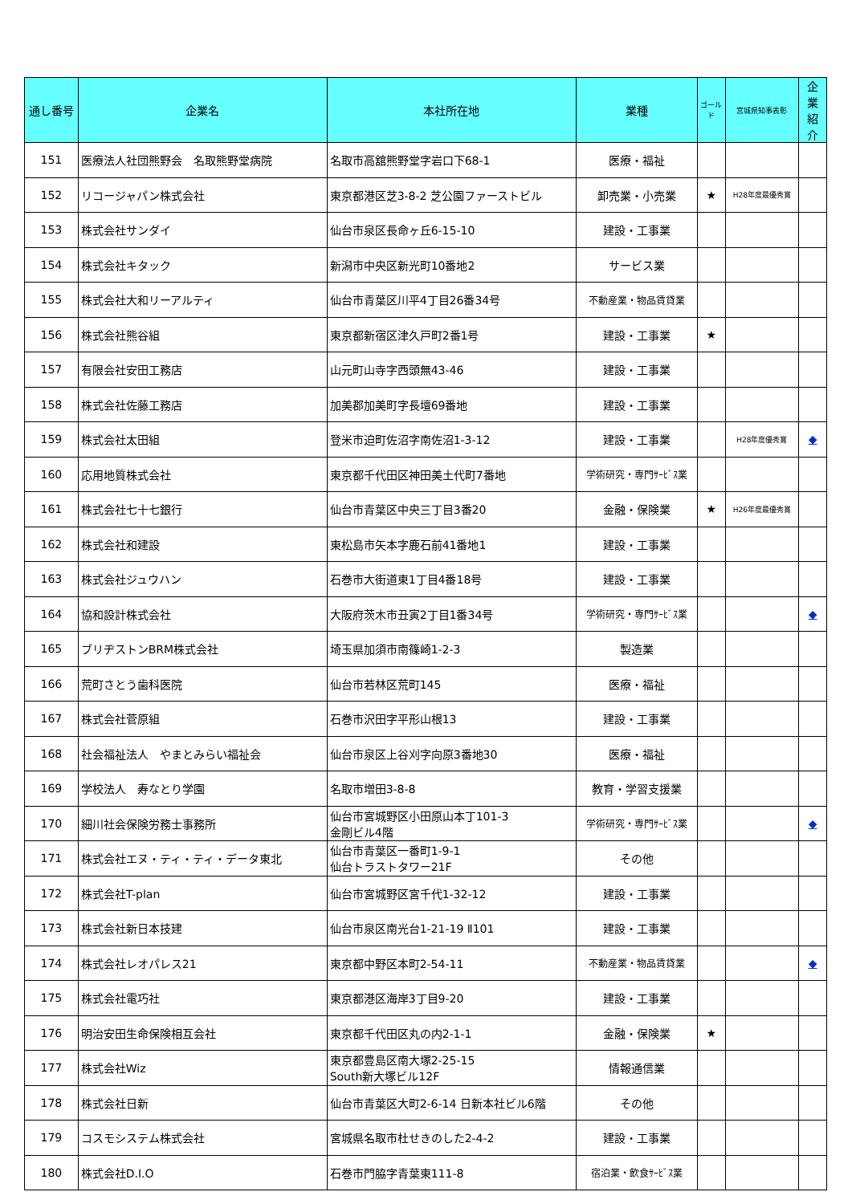| 通し番号 | 企業名 | 本社所在地 | 業種 | ゴールド | 宮城県知事表彰 | 企業紹介 |
| --- | --- | --- | --- | --- | --- | --- |
| 151 | 医療法人社団熊野会 名取熊野堂病院 | 名取市高舘熊野堂字岩口下68-1 | 医療・福祉 | | | |
| 152 | リコージャパン株式会社 | 東京都港区芝3-8-2 芝公園ファーストビル | 卸売業・小売業 | ★ | H28年度最優秀賞 | |
| 153 | 株式会社サンダイ | 仙台市泉区長命ヶ丘6-15-10 | 建設・工事業 | | | |
| 154 | 株式会社キタック | 新潟市中央区新光町10番地2 | サービス業 | | | |
| 155 | 株式会社大和リーアルティ | 仙台市青葉区川平4丁目26番34号 | 不動産業・物品賃貸業 | | | |
| 156 | 株式会社熊谷組 | 東京都新宿区津久戸町2番1号 | 建設・工事業 | ★ | | |
| 157 | 有限会社安田工務店 | 山元町山寺字西頭無43-46 | 建設・工事業 | | | |
| 158 | 株式会社佐藤工務店 | 加美郡加美町字長壇69番地 | 建設・工事業 | | | |
| 159 | 株式会社太田組 | 登米市迫町佐沼字南佐沼1-3-12 | 建設・工事業 | | H28年度優秀賞 | ◆ |
| 160 | 応用地質株式会社 | 東京都千代田区神田美土代町7番地 | 学術研究・専門ｻｰﾋﾞｽ業 | | | |
| 161 | 株式会社七十七銀行 | 仙台市青葉区中央三丁目3番20 | 金融・保険業 | ★ | H26年度最優秀賞 | |
| 162 | 株式会社和建設 | 東松島市矢本字鹿石前41番地1 | 建設・工事業 | | | |
| 163 | 株式会社ジュウハン | 石巻市大街道東1丁目4番18号 | 建設・工事業 | | | |
| 164 | 協和設計株式会社 | 大阪府茨木市丑寅2丁目1番34号 | 学術研究・専門ｻｰﾋﾞｽ業 | | | ◆ |
| 165 | ブリヂストンBRM株式会社 | 埼玉県加須市南篠崎1-2-3 | 製造業 | | | |
| 166 | 荒町さとう歯科医院 | 仙台市若林区荒町145 | 医療・福祉 | | | |
| 167 | 株式会社菅原組 | 石巻市沢田字平形山根13 | 建設・工事業 | | | |
| 168 | 社会福祉法人 やまとみらい福祉会 | 仙台市泉区上谷刈字向原3番地30 | 医療・福祉 | | | |
| 169 | 学校法人 寿なとり学園 | 名取市増田3-8-8 | 教育・学習支援業 | | | |
| 170 | 細川社会保険労務士事務所 | 仙台市宮城野区小田原山本丁101-3 金剛ビル4階 | 学術研究・専門ｻｰﾋﾞｽ業 | | | ◆ |
| 171 | 株式会社エヌ・ティ・ティ・データ東北 | 仙台市青葉区一番町1-9-1 仙台トラストタワー21F | その他 | | | |
| 172 | 株式会社T-plan | 仙台市宮城野区宮千代1-32-12 | 建設・工事業 | | | |
| 173 | 株式会社新日本技建 | 仙台市泉区南光台1-21-19 Ⅱ101 | 建設・工事業 | | | |
| 174 | 株式会社レオパレス21 | 東京都中野区本町2-54-11 | 不動産業・物品賃貸業 | | | ◆ |
| 175 | 株式会社電巧社 | 東京都港区海岸3丁目9-20 | 建設・工事業 | | | |
| 176 | 明治安田生命保険相互会社 | 東京都千代田区丸の内2-1-1 | 金融・保険業 | ★ | | |
| 177 | 株式会社Wiz | 東京都豊島区南大塚2-25-15 South新大塚ビル12F | 情報通信業 | | | |
| 178 | 株式会社日新 | 仙台市青葉区大町2-6-14 日新本社ビル6階 | その他 | | | |
| 179 | コスモシステム株式会社 | 宮城県名取市杜せきのした2-4-2 | 建設・工事業 | | | |
| 180 | 株式会社D.I.O | 石巻市門脇字青葉東111-8 | 宿泊業・飲食ｻｰﾋﾞｽ業 | | | |